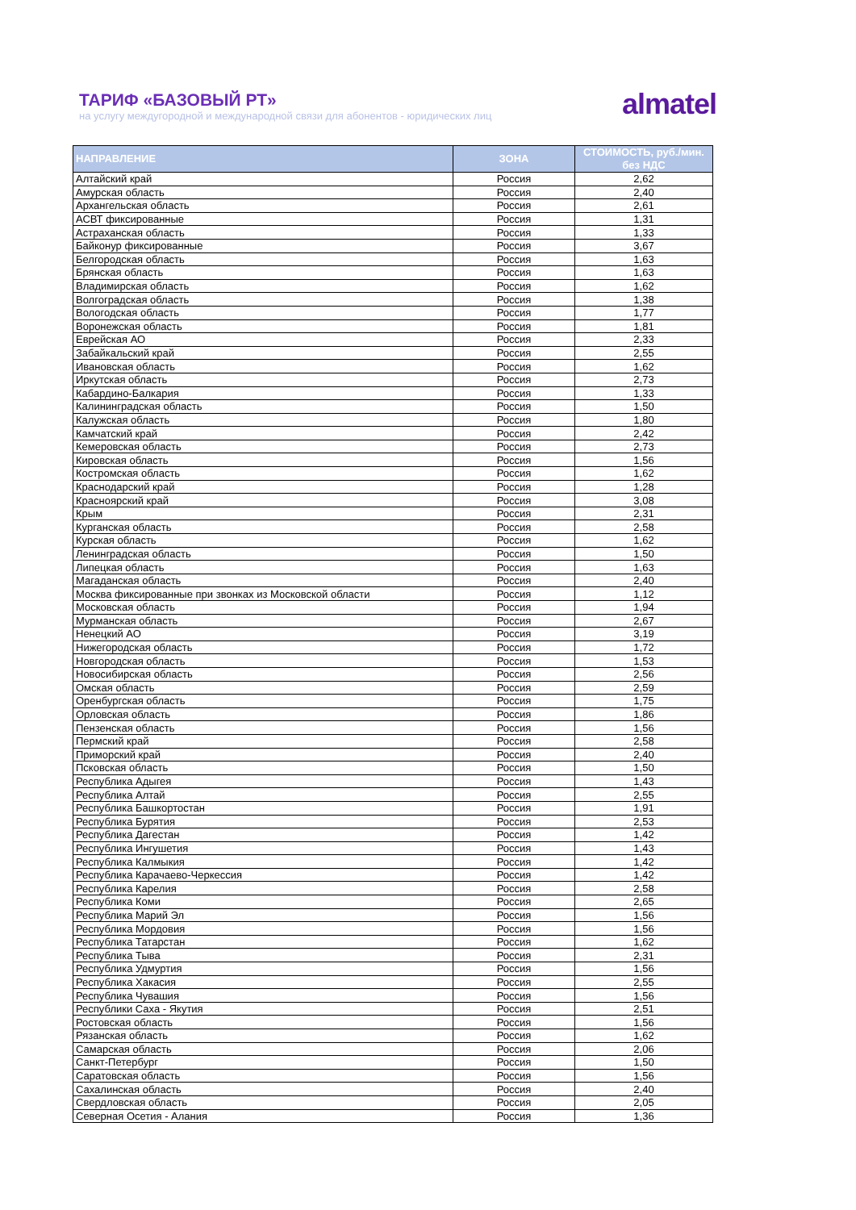ТАРИФ «БАЗОВЫЙ РТ»
на услугу междугородной и международной связи для абонентов - юридических лиц
almatel
| НАПРАВЛЕНИЕ | ЗОНА | СТОИМОСТЬ, руб./мин. без НДС |
| --- | --- | --- |
| Алтайский край | Россия | 2,62 |
| Амурская область | Россия | 2,40 |
| Архангельская область | Россия | 2,61 |
| АСВТ фиксированные | Россия | 1,31 |
| Астраханская область | Россия | 1,33 |
| Байконур фиксированные | Россия | 3,67 |
| Белгородская область | Россия | 1,63 |
| Брянская область | Россия | 1,63 |
| Владимирская область | Россия | 1,62 |
| Волгоградская область | Россия | 1,38 |
| Вологодская область | Россия | 1,77 |
| Воронежская область | Россия | 1,81 |
| Еврейская АО | Россия | 2,33 |
| Забайкальский край | Россия | 2,55 |
| Ивановская область | Россия | 1,62 |
| Иркутская область | Россия | 2,73 |
| Кабардино-Балкария | Россия | 1,33 |
| Калининградская область | Россия | 1,50 |
| Калужская область | Россия | 1,80 |
| Камчатский край | Россия | 2,42 |
| Кемеровская область | Россия | 2,73 |
| Кировская область | Россия | 1,56 |
| Костромская область | Россия | 1,62 |
| Краснодарский край | Россия | 1,28 |
| Красноярский край | Россия | 3,08 |
| Крым | Россия | 2,31 |
| Курганская область | Россия | 2,58 |
| Курская область | Россия | 1,62 |
| Ленинградская область | Россия | 1,50 |
| Липецкая область | Россия | 1,63 |
| Магаданская область | Россия | 2,40 |
| Москва фиксированные при звонках из Московской области | Россия | 1,12 |
| Московская область | Россия | 1,94 |
| Мурманская область | Россия | 2,67 |
| Ненецкий АО | Россия | 3,19 |
| Нижегородская область | Россия | 1,72 |
| Новгородская область | Россия | 1,53 |
| Новосибирская область | Россия | 2,56 |
| Омская область | Россия | 2,59 |
| Оренбургская область | Россия | 1,75 |
| Орловская область | Россия | 1,86 |
| Пензенская область | Россия | 1,56 |
| Пермский край | Россия | 2,58 |
| Приморский край | Россия | 2,40 |
| Псковская область | Россия | 1,50 |
| Республика Адыгея | Россия | 1,43 |
| Республика Алтай | Россия | 2,55 |
| Республика Башкортостан | Россия | 1,91 |
| Республика Бурятия | Россия | 2,53 |
| Республика Дагестан | Россия | 1,42 |
| Республика Ингушетия | Россия | 1,43 |
| Республика Калмыкия | Россия | 1,42 |
| Республика Карачаево-Черкессия | Россия | 1,42 |
| Республика Карелия | Россия | 2,58 |
| Республика Коми | Россия | 2,65 |
| Республика Марий Эл | Россия | 1,56 |
| Республика Мордовия | Россия | 1,56 |
| Республика Татарстан | Россия | 1,62 |
| Республика Тыва | Россия | 2,31 |
| Республика Удмуртия | Россия | 1,56 |
| Республика Хакасия | Россия | 2,55 |
| Республика Чувашия | Россия | 1,56 |
| Республики Саха - Якутия | Россия | 2,51 |
| Ростовская область | Россия | 1,56 |
| Рязанская область | Россия | 1,62 |
| Самарская область | Россия | 2,06 |
| Санкт-Петербург | Россия | 1,50 |
| Саратовская область | Россия | 1,56 |
| Сахалинская область | Россия | 2,40 |
| Свердловская область | Россия | 2,05 |
| Северная Осетия - Алания | Россия | 1,36 |